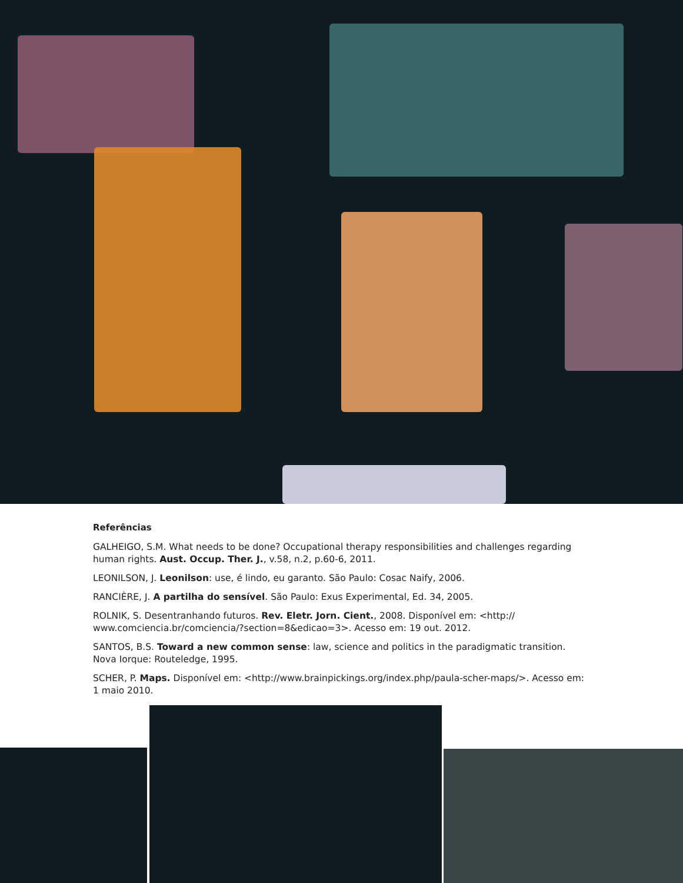Referências
GALHEIGO, S.M. What needs to be done? Occupational therapy responsibilities and challenges regarding human rights. Aust. Occup. Ther. J., v.58, n.2, p.60-6, 2011.
LEONILSON, J. Leonilson: use, é lindo, eu garanto. São Paulo: Cosac Naify, 2006.
RANCIÈRE, J. A partilha do sensível. São Paulo: Exus Experimental, Ed. 34, 2005.
ROLNIK, S. Desentranhando futuros. Rev. Eletr. Jorn. Cient., 2008. Disponível em: <http:// www.comciencia.br/comciencia/?section=8&edicao=3>. Acesso em: 19 out. 2012.
SANTOS, B.S. Toward a new common sense: law, science and politics in the paradigmatic transition. Nova Iorque: Routeledge, 1995.
SCHER, P. Maps. Disponível em: <http://www.brainpickings.org/index.php/paula-scher-maps/>. Acesso em: 1 maio 2010.